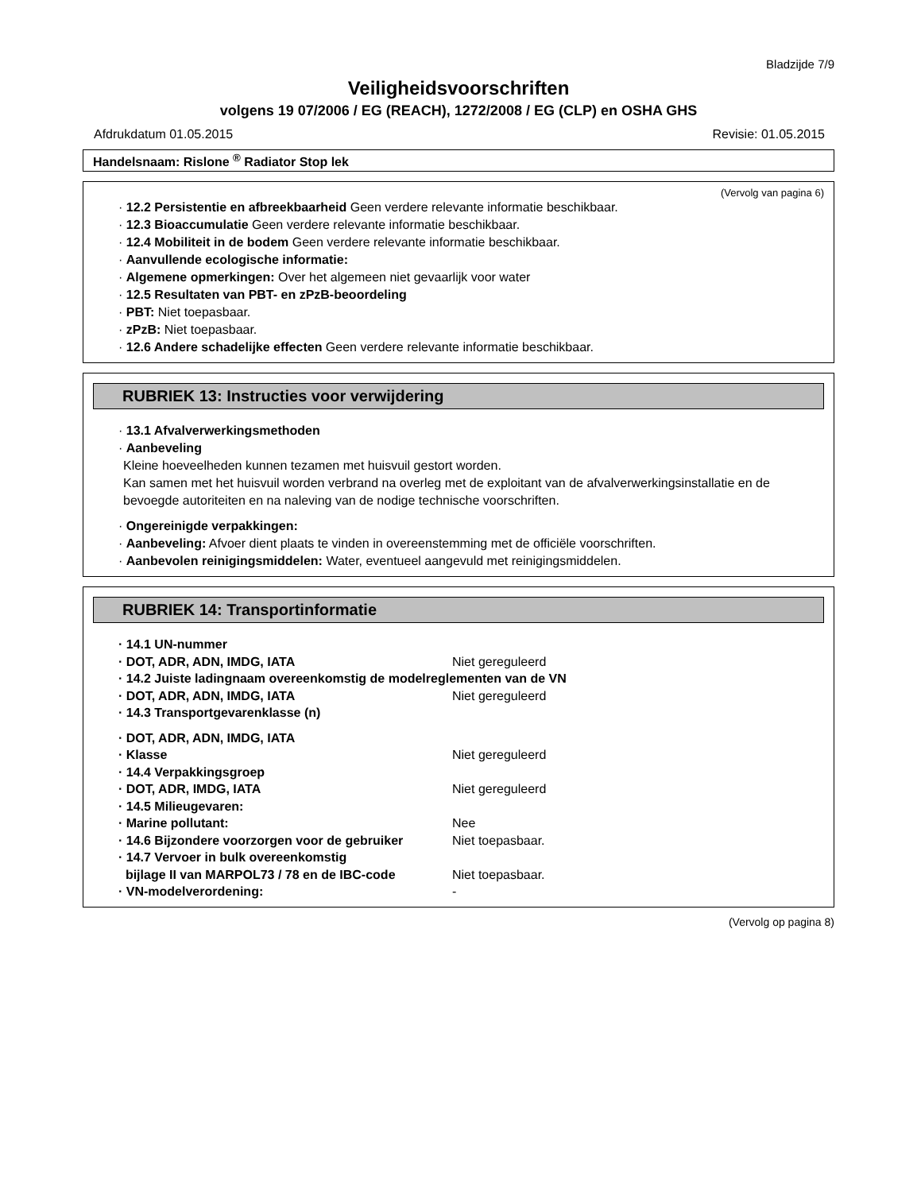Bladzijde 7/9
Veiligheidsvoorschriften
volgens 19 07/2006 / EG (REACH), 1272/2008 / EG (CLP) en OSHA GHS
Afdrukdatum 01.05.2015 Revisie: 01.05.2015
Handelsnaam: Rislone <sup>®</sup> Radiator Stop lek
(Vervolg van pagina 6)
· 12.2 Persistentie en afbreekbaarheid Geen verdere relevante informatie beschikbaar.
· 12.3 Bioaccumulatie Geen verdere relevante informatie beschikbaar.
· 12.4 Mobiliteit in de bodem Geen verdere relevante informatie beschikbaar.
· Aanvullende ecologische informatie:
· Algemene opmerkingen: Over het algemeen niet gevaarlijk voor water
· 12.5 Resultaten van PBT- en zPzB-beoordeling
· PBT: Niet toepasbaar.
· zPzB: Niet toepasbaar.
· 12.6 Andere schadelijke effecten Geen verdere relevante informatie beschikbaar.
RUBRIEK 13: Instructies voor verwijdering
· 13.1 Afvalverwerkingsmethoden
· Aanbeveling
Kleine hoeveelheden kunnen tezamen met huisvuil gestort worden.
Kan samen met het huisvuil worden verbrand na overleg met de exploitant van de afvalverwerkingsinstallatie en de bevoegde autoriteiten en na naleving van de nodige technische voorschriften.
· Ongereinigde verpakkingen:
· Aanbeveling: Afvoer dient plaats te vinden in overeenstemming met de officiële voorschriften.
· Aanbevolen reinigingsmiddelen: Water, eventueel aangevuld met reinigingsmiddelen.
RUBRIEK 14: Transportinformatie
· 14.1 UN-nummer
· DOT, ADR, ADN, IMDG, IATA Niet gereguleerd
· 14.2 Juiste ladingnaam overeenkomstig de modelreglementen van de VN
· DOT, ADR, ADN, IMDG, IATA Niet gereguleerd
· 14.3 Transportgevarenklasse (n)
· DOT, ADR, ADN, IMDG, IATA
· Klasse Niet gereguleerd
· 14.4 Verpakkingsgroep
· DOT, ADR, IMDG, IATA Niet gereguleerd
· 14.5 Milieugevaren:
· Marine pollutant: Nee
· 14.6 Bijzondere voorzorgen voor de gebruiker Niet toepasbaar.
· 14.7 Vervoer in bulk overeenkomstig
bijlage II van MARPOL73 / 78 en de IBC-code
Niet toepasbaar.
· VN-modelverordening: -
(Vervolg op pagina 8)